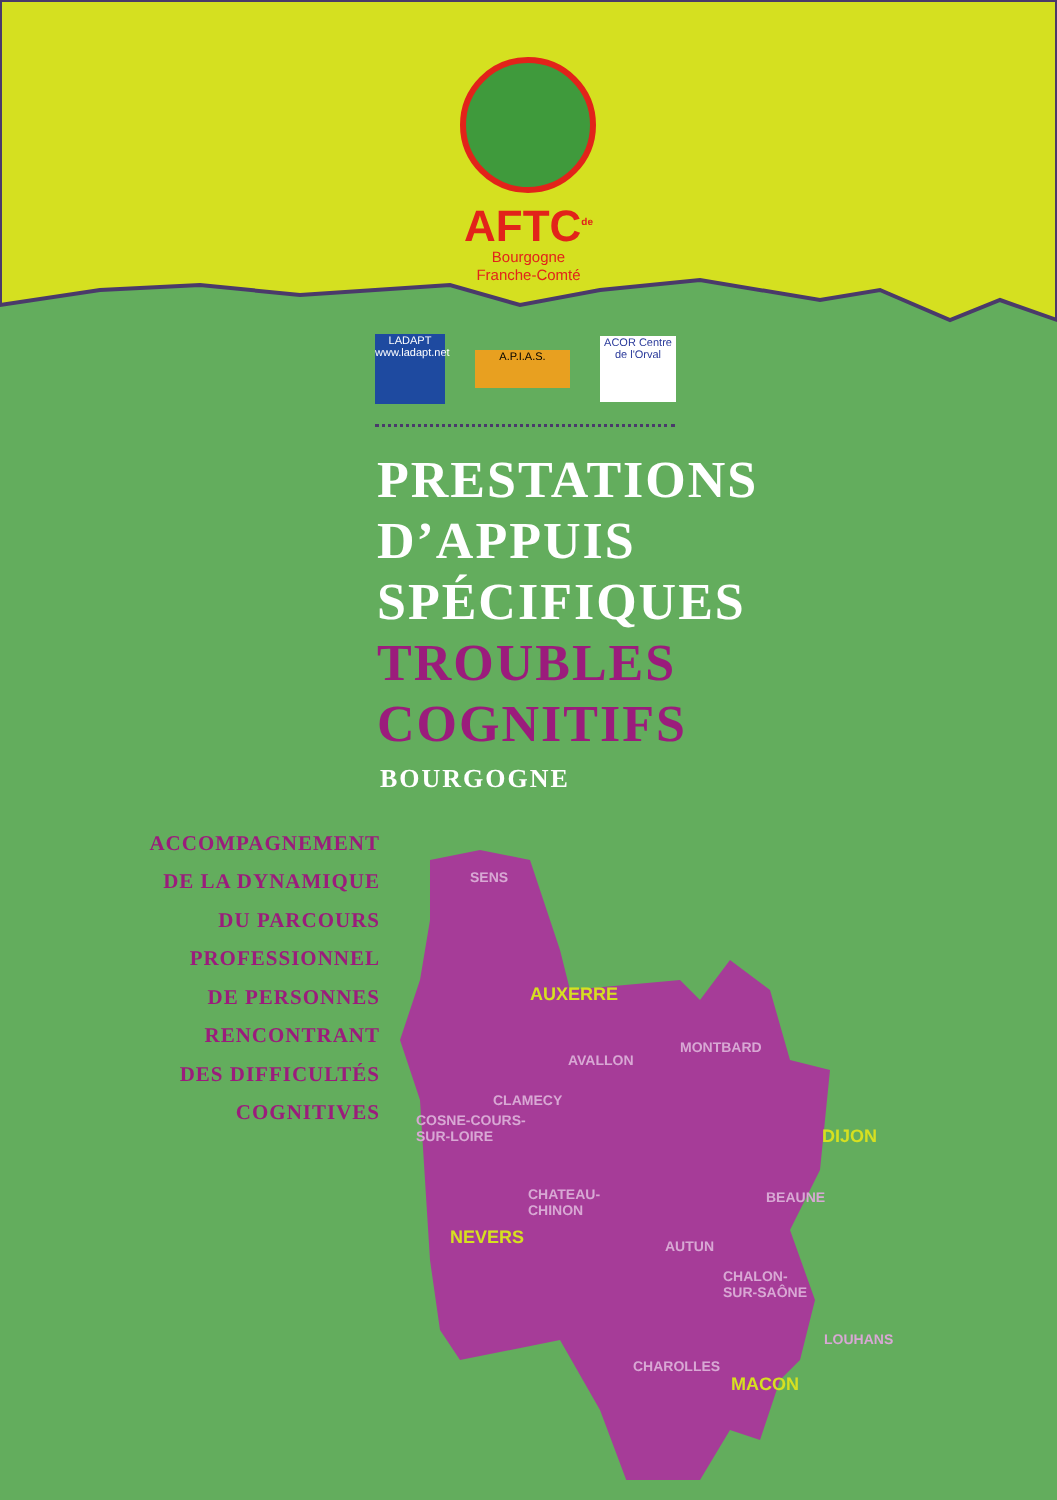AFTC<sup>de</sup>
Bourgogne
Franche-Comté
LADAPT
www.ladapt.net
A.P.I.A.S.
ACOR Centre de l'Orval
PRESTATIONS
D’APPUIS
SPÉCIFIQUES
TROUBLES
COGNITIFS
BOURGOGNE
ACCOMPAGNEMENT
DE LA DYNAMIQUE
DU PARCOURS
PROFESSIONNEL
DE PERSONNES
RENCONTRANT
DES DIFFICULTÉS
COGNITIVES
SENS
AUXERRE
MONTBARD
AVALLON
CLAMECY
COSNE-COURS-
SUR-LOIRE DIJON
CHATEAU-
CHINON
BEAUNE
NEVERS AUTUN
CHALON-
SUR-SAÔNE
LOUHANS
CHAROLLES
MACON